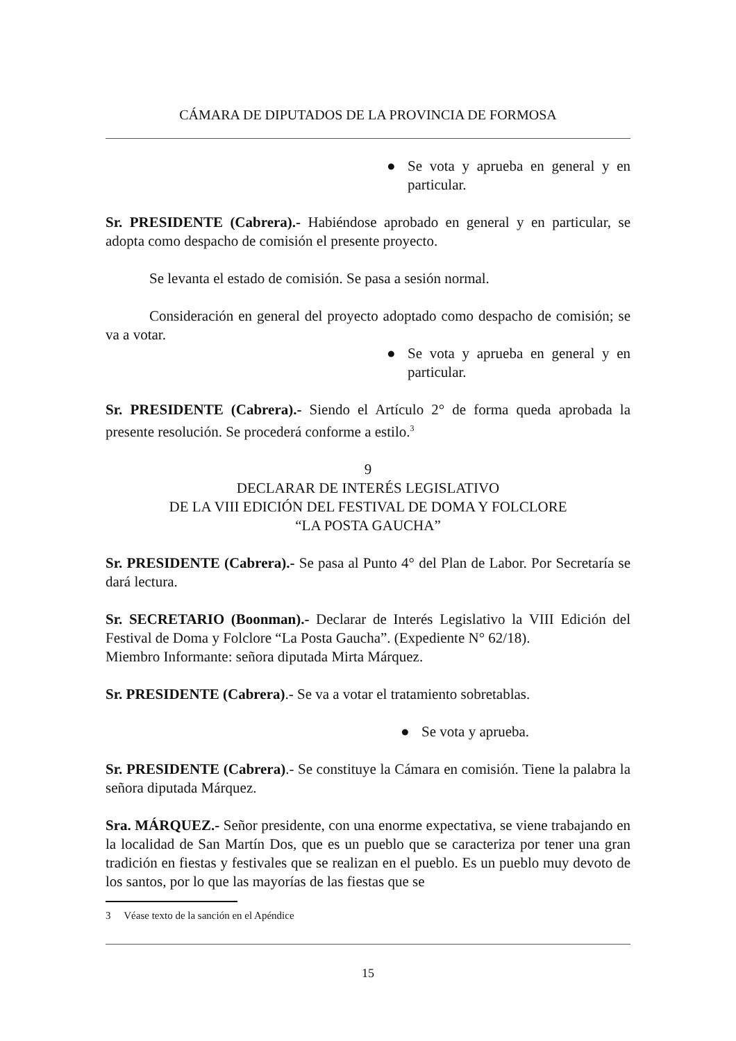CÁMARA DE DIPUTADOS DE LA PROVINCIA DE FORMOSA
● Se vota y aprueba en general y en particular.
Sr. PRESIDENTE (Cabrera).- Habiéndose aprobado en general y en particular, se adopta como despacho de comisión el presente proyecto.
Se levanta el estado de comisión. Se pasa a sesión normal.
Consideración en general del proyecto adoptado como despacho de comisión; se va a votar.
● Se vota y aprueba en general y en particular.
Sr. PRESIDENTE (Cabrera).- Siendo el Artículo 2° de forma queda aprobada la presente resolución. Se procederá conforme a estilo.<sup>3</sup>
9
DECLARAR DE INTERÉS LEGISLATIVO
DE LA VIII EDICIÓN DEL FESTIVAL DE DOMA Y FOLCLORE
“LA POSTA GAUCHA”
Sr. PRESIDENTE (Cabrera).- Se pasa al Punto 4° del Plan de Labor. Por Secretaría se dará lectura.
Sr. SECRETARIO (Boonman).- Declarar de Interés Legislativo la VIII Edición del Festival de Doma y Folclore “La Posta Gaucha”. (Expediente N° 62/18).
Miembro Informante: señora diputada Mirta Márquez.
Sr. PRESIDENTE (Cabrera).- Se va a votar el tratamiento sobretablas.
● Se vota y aprueba.
Sr. PRESIDENTE (Cabrera).- Se constituye la Cámara en comisión. Tiene la palabra la señora diputada Márquez.
Sra. MÁRQUEZ.- Señor presidente, con una enorme expectativa, se viene trabajando en la localidad de San Martín Dos, que es un pueblo que se caracteriza por tener una gran tradición en fiestas y festivales que se realizan en el pueblo. Es un pueblo muy devoto de los santos, por lo que las mayorías de las fiestas que se
3 Véase texto de la sanción en el Apéndice
15